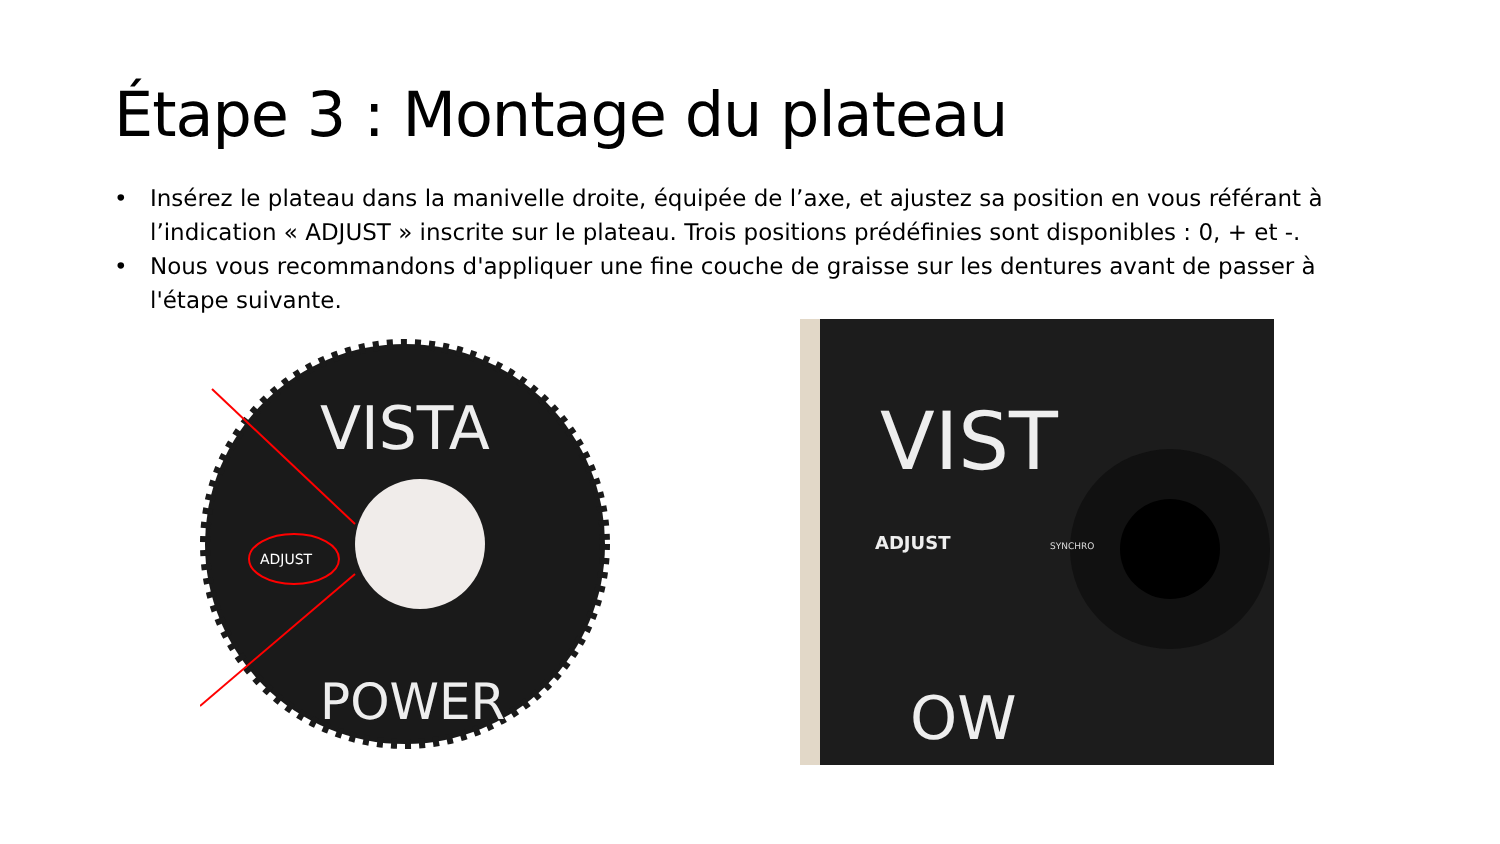Étape 3 : Montage du plateau
• Insérez le plateau dans la manivelle droite, équipée de l’axe, et ajustez sa position en vous référant à l’indication « ADJUST » inscrite sur le plateau. Trois positions prédéfinies sont disponibles : 0, + et -.
• Nous vous recommandons d'appliquer une fine couche de graisse sur les dentures avant de passer à l'étape suivante.
ADJUST
VISTA
POWER
ADJUST
SYNCHRO
VIST
OW